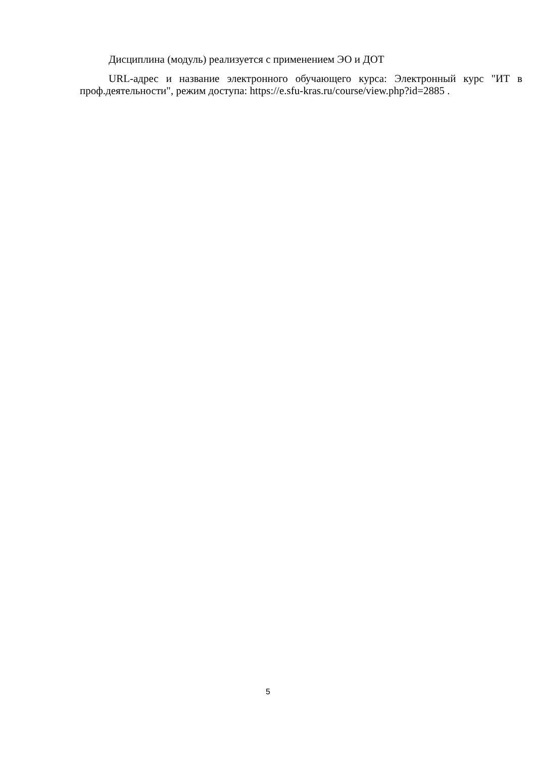Дисциплина (модуль) реализуется с применением ЭО и ДОТ
URL-адрес и название электронного обучающего курса: Электронный курс "ИТ в проф.деятельности", режим доступа: https://e.sfu-kras.ru/course/view.php?id=2885 .
5